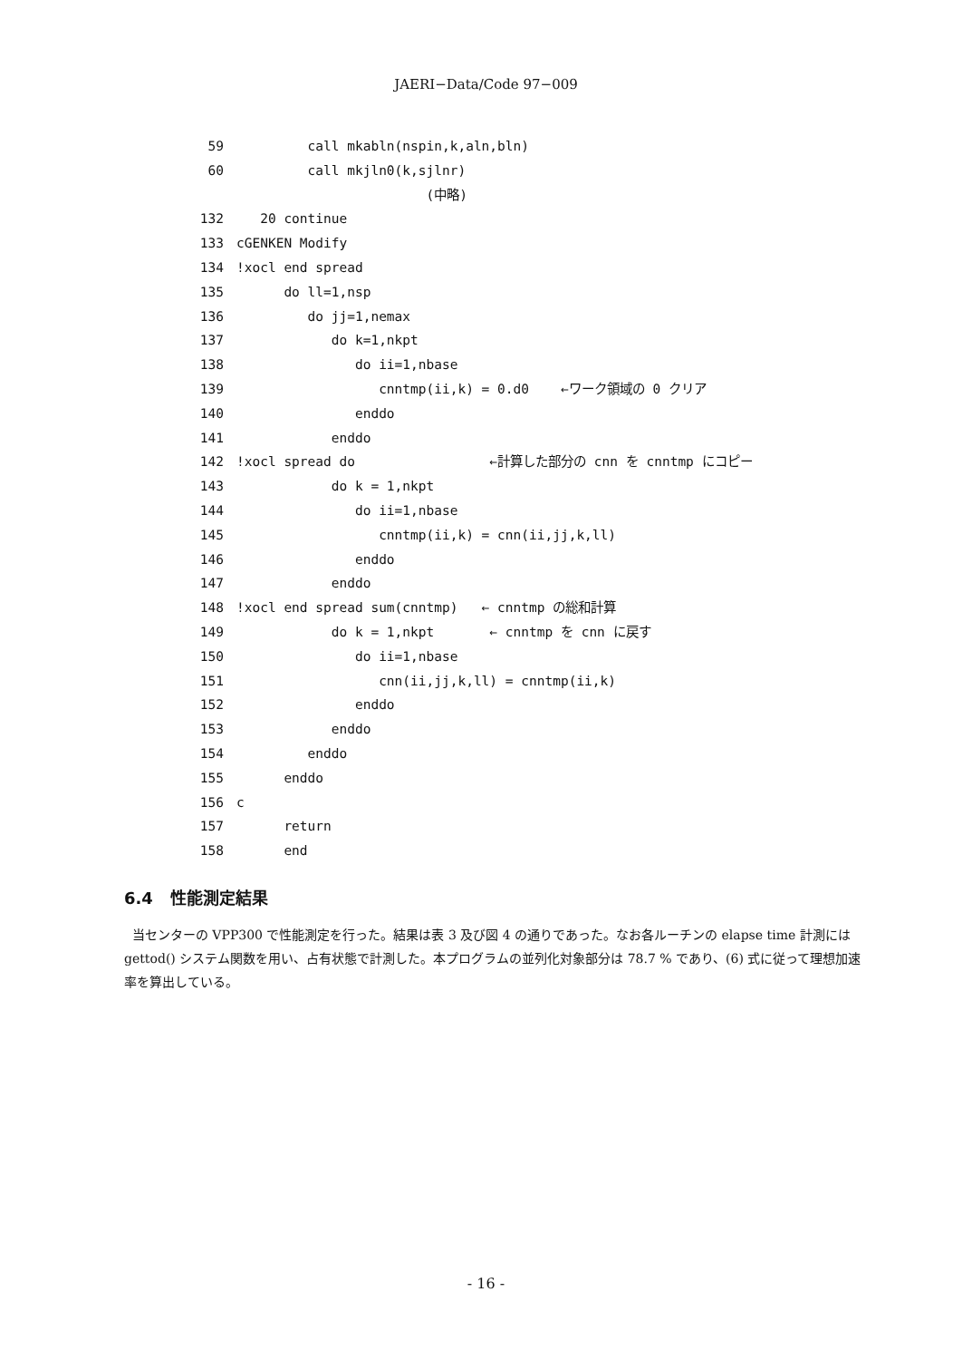JAERI−Data/Code 97−009
59 call mkabln(nspin,k,aln,bln)
60 call mkjln0(k,sjlnr)
(中略)
132 20 continue
133 cGENKEN Modify
134!xocl end spread
135 do ll=1,nsp
136 do jj=1,nemax
137 do k=1,nkpt
138 do ii=1,nbase
139 cnntmp(ii,k) = 0.d0 ←ワーク領域の 0 クリア
140 enddo
141 enddo
142!xocl spread do ←計算した部分の cnn を cnntmp にコピー
143 do k = 1,nkpt
144 do ii=1,nbase
145 cnntmp(ii,k) = cnn(ii,jj,k,ll)
146 enddo
147 enddo
148!xocl end spread sum(cnntmp) ← cnntmp の総和計算
149 do k = 1,nkpt ← cnntmp を cnn に戻す
150 do ii=1,nbase
151 cnn(ii,jj,k,ll) = cnntmp(ii,k)
152 enddo
153 enddo
154 enddo
155 enddo
156 c
157 return
158 end
6.4 性能測定結果
当センターの VPP300 で性能測定を行った。結果は表 3 及び図 4 の通りであった。なお各ルーチンの elapse time 計測には gettod() システム関数を用い、占有状態で計測した。本プログラムの並列化対象部分は 78.7 % であり、(6) 式に従って理想加速率を算出している。
- 16 -